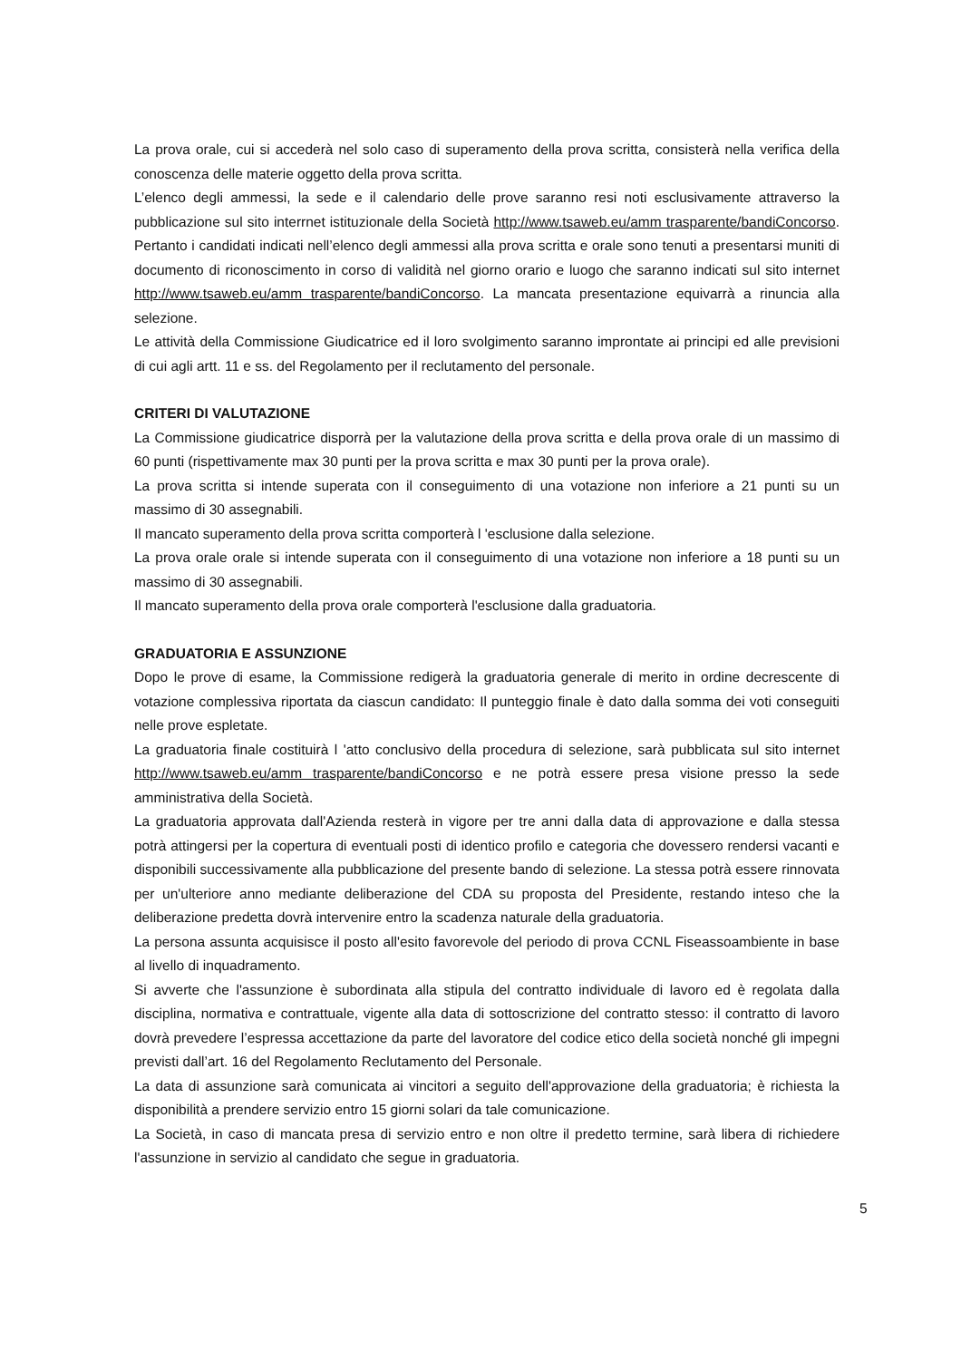La prova orale, cui si accederà nel solo caso di superamento della prova scritta, consisterà nella verifica della conoscenza delle materie oggetto della prova scritta.
L’elenco degli ammessi, la sede e il calendario delle prove saranno resi noti esclusivamente attraverso la pubblicazione sul sito interrnet istituzionale della Società http://www.tsaweb.eu/amm trasparente/bandiConcorso. Pertanto i candidati indicati nell’elenco degli ammessi alla prova scritta e orale sono tenuti a presentarsi muniti di documento di riconoscimento in corso di validità nel giorno orario e luogo che saranno indicati sul sito internet http://www.tsaweb.eu/amm trasparente/bandiConcorso. La mancata presentazione equivarrà a rinuncia alla selezione.
Le attività della Commissione Giudicatrice ed il loro svolgimento saranno improntate ai principi ed alle previsioni di cui agli artt. 11 e ss. del Regolamento per il reclutamento del personale.
CRITERI DI VALUTAZIONE
La Commissione giudicatrice disporrà per la valutazione della prova scritta e della prova orale di un massimo di 60 punti (rispettivamente max 30 punti per la prova scritta e max 30 punti per la prova orale).
La prova scritta si intende superata con il conseguimento di una votazione non inferiore a 21 punti su un massimo di 30 assegnabili.
Il mancato superamento della prova scritta comporterà l 'esclusione dalla selezione.
La prova orale orale si intende superata con il conseguimento di una votazione non inferiore a 18 punti su un massimo di 30 assegnabili.
Il mancato superamento della prova orale comporterà l'esclusione dalla graduatoria.
GRADUATORIA E ASSUNZIONE
Dopo le prove di esame, la Commissione redigerà la graduatoria generale di merito in ordine decrescente di votazione complessiva riportata da ciascun candidato: Il punteggio finale è dato dalla somma dei voti conseguiti nelle prove espletate.
La graduatoria finale costituirà l 'atto conclusivo della procedura di selezione, sarà pubblicata sul sito internet http://www.tsaweb.eu/amm trasparente/bandiConcorso e ne potrà essere presa visione presso la sede amministrativa della Società.
La graduatoria approvata dall'Azienda resterà in vigore per tre anni dalla data di approvazione e dalla stessa potrà attingersi per la copertura di eventuali posti di identico profilo e categoria che dovessero rendersi vacanti e disponibili successivamente alla pubblicazione del presente bando di selezione. La stessa potrà essere rinnovata per un'ulteriore anno mediante deliberazione del CDA su proposta del Presidente, restando inteso che la deliberazione predetta dovrà intervenire entro la scadenza naturale della graduatoria.
La persona assunta acquisisce il posto all'esito favorevole del periodo di prova CCNL Fiseassoambiente in base al livello di inquadramento.
Si avverte che l'assunzione è subordinata alla stipula del contratto individuale di lavoro ed è regolata dalla disciplina, normativa e contrattuale, vigente alla data di sottoscrizione del contratto stesso: il contratto di lavoro dovrà prevedere l’espressa accettazione da parte del lavoratore del codice etico della società nonché gli impegni previsti dall’art. 16 del Regolamento Reclutamento del Personale.
La data di assunzione sarà comunicata ai vincitori a seguito dell'approvazione della graduatoria; è richiesta la disponibilità a prendere servizio entro 15 giorni solari da tale comunicazione.
La Società, in caso di mancata presa di servizio entro e non oltre il predetto termine, sarà libera di richiedere l'assunzione in servizio al candidato che segue in graduatoria.
5